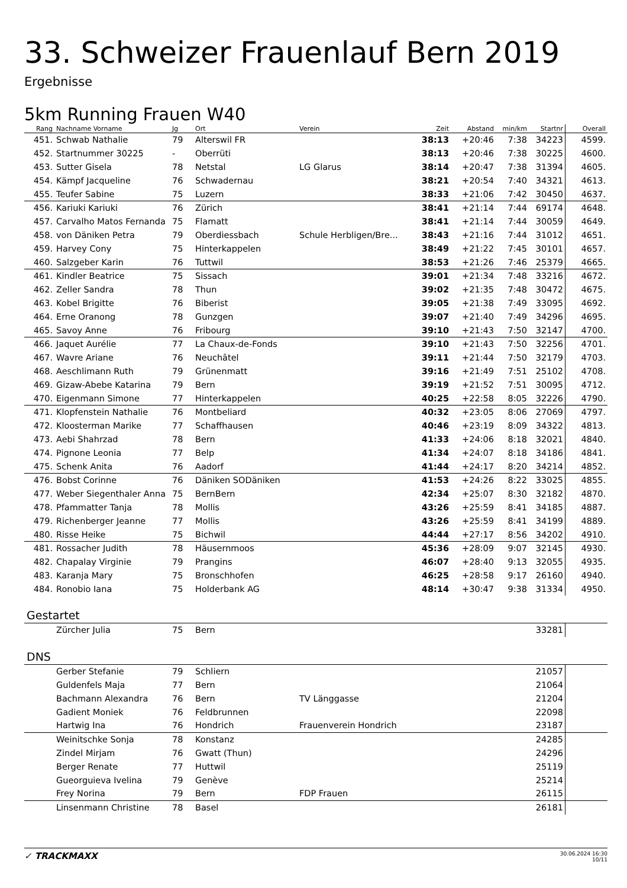33. Schweizer Frauenlauf Bern 2019
Ergebnisse
5km Running Frauen W40
| Rang | Nachname Vorname | Jg | Ort | Verein | Zeit | Abstand | min/km | Startnr | Overall |
| --- | --- | --- | --- | --- | --- | --- | --- | --- | --- |
| 451. | Schwab Nathalie | 79 | Alterswil FR | | 38:13 | +20:46 | 7:38 | 34223 | 4599. |
| 452. | Startnummer 30225 | - | Oberrüti | | 38:13 | +20:46 | 7:38 | 30225 | 4600. |
| 453. | Sutter Gisela | 78 | Netstal | LG Glarus | 38:14 | +20:47 | 7:38 | 31394 | 4605. |
| 454. | Kämpf Jacqueline | 76 | Schwadernau | | 38:21 | +20:54 | 7:40 | 34321 | 4613. |
| 455. | Teufer Sabine | 75 | Luzern | | 38:33 | +21:06 | 7:42 | 30450 | 4637. |
| 456. | Kariuki Kariuki | 76 | Zürich | | 38:41 | +21:14 | 7:44 | 69174 | 4648. |
| 457. | Carvalho Matos Fernanda | 75 | Flamatt | | 38:41 | +21:14 | 7:44 | 30059 | 4649. |
| 458. | von Däniken Petra | 79 | Oberdiessbach | Schule Herbligen/Bre... | 38:43 | +21:16 | 7:44 | 31012 | 4651. |
| 459. | Harvey Cony | 75 | Hinterkappelen | | 38:49 | +21:22 | 7:45 | 30101 | 4657. |
| 460. | Salzgeber Karin | 76 | Tuttwil | | 38:53 | +21:26 | 7:46 | 25379 | 4665. |
| 461. | Kindler Beatrice | 75 | Sissach | | 39:01 | +21:34 | 7:48 | 33216 | 4672. |
| 462. | Zeller Sandra | 78 | Thun | | 39:02 | +21:35 | 7:48 | 30472 | 4675. |
| 463. | Kobel Brigitte | 76 | Biberist | | 39:05 | +21:38 | 7:49 | 33095 | 4692. |
| 464. | Erne Oranong | 78 | Gunzgen | | 39:07 | +21:40 | 7:49 | 34296 | 4695. |
| 465. | Savoy Anne | 76 | Fribourg | | 39:10 | +21:43 | 7:50 | 32147 | 4700. |
| 466. | Jaquet Aurélie | 77 | La Chaux-de-Fonds | | 39:10 | +21:43 | 7:50 | 32256 | 4701. |
| 467. | Wavre Ariane | 76 | Neuchâtel | | 39:11 | +21:44 | 7:50 | 32179 | 4703. |
| 468. | Aeschlimann Ruth | 79 | Grünenmatt | | 39:16 | +21:49 | 7:51 | 25102 | 4708. |
| 469. | Gizaw-Abebe Katarina | 79 | Bern | | 39:19 | +21:52 | 7:51 | 30095 | 4712. |
| 470. | Eigenmann Simone | 77 | Hinterkappelen | | 40:25 | +22:58 | 8:05 | 32226 | 4790. |
| 471. | Klopfenstein Nathalie | 76 | Montbeliard | | 40:32 | +23:05 | 8:06 | 27069 | 4797. |
| 472. | Kloosterman Marike | 77 | Schaffhausen | | 40:46 | +23:19 | 8:09 | 34322 | 4813. |
| 473. | Aebi Shahrzad | 78 | Bern | | 41:33 | +24:06 | 8:18 | 32021 | 4840. |
| 474. | Pignone Leonia | 77 | Belp | | 41:34 | +24:07 | 8:18 | 34186 | 4841. |
| 475. | Schenk Anita | 76 | Aadorf | | 41:44 | +24:17 | 8:20 | 34214 | 4852. |
| 476. | Bobst Corinne | 76 | Däniken SODäniken | | 41:53 | +24:26 | 8:22 | 33025 | 4855. |
| 477. | Weber Siegenthaler Anna | 75 | BernBern | | 42:34 | +25:07 | 8:30 | 32182 | 4870. |
| 478. | Pfammatter Tanja | 78 | Mollis | | 43:26 | +25:59 | 8:41 | 34185 | 4887. |
| 479. | Richenberger Jeanne | 77 | Mollis | | 43:26 | +25:59 | 8:41 | 34199 | 4889. |
| 480. | Risse Heike | 75 | Bichwil | | 44:44 | +27:17 | 8:56 | 34202 | 4910. |
| 481. | Rossacher Judith | 78 | Häusernmoos | | 45:36 | +28:09 | 9:07 | 32145 | 4930. |
| 482. | Chapalay Virginie | 79 | Prangins | | 46:07 | +28:40 | 9:13 | 32055 | 4935. |
| 483. | Karanja Mary | 75 | Bronschhofen | | 46:25 | +28:58 | 9:17 | 26160 | 4940. |
| 484. | Ronobio Iana | 75 | Holderbank AG | | 48:14 | +30:47 | 9:38 | 31334 | 4950. |
Gestartet
| | Zürcher Julia | 75 | Bern | | 33281 | |
DNS
| | Gerber Stefanie | 79 | Schliern | | 21057 | |
| | Guldenfels Maja | 77 | Bern | | 21064 | |
| | Bachmann Alexandra | 76 | Bern | TV Länggasse | 21204 | |
| | Gadient Moniek | 76 | Feldbrunnen | | 22098 | |
| | Hartwig Ina | 76 | Hondrich | Frauenverein Hondrich | 23187 | |
| | Weinitschke Sonja | 78 | Konstanz | | 24285 | |
| | Zindel Mirjam | 76 | Gwatt (Thun) | | 24296 | |
| | Berger Renate | 77 | Huttwil | | 25119 | |
| | Gueorguieva Ivelina | 79 | Genève | | 25214 | |
| | Frey Norina | 79 | Bern | FDP Frauen | 26115 | |
| | Linsenmann Christine | 78 | Basel | | 26181 | |
✓ TRACKMAXX
30.06.2024 16:30
10/11